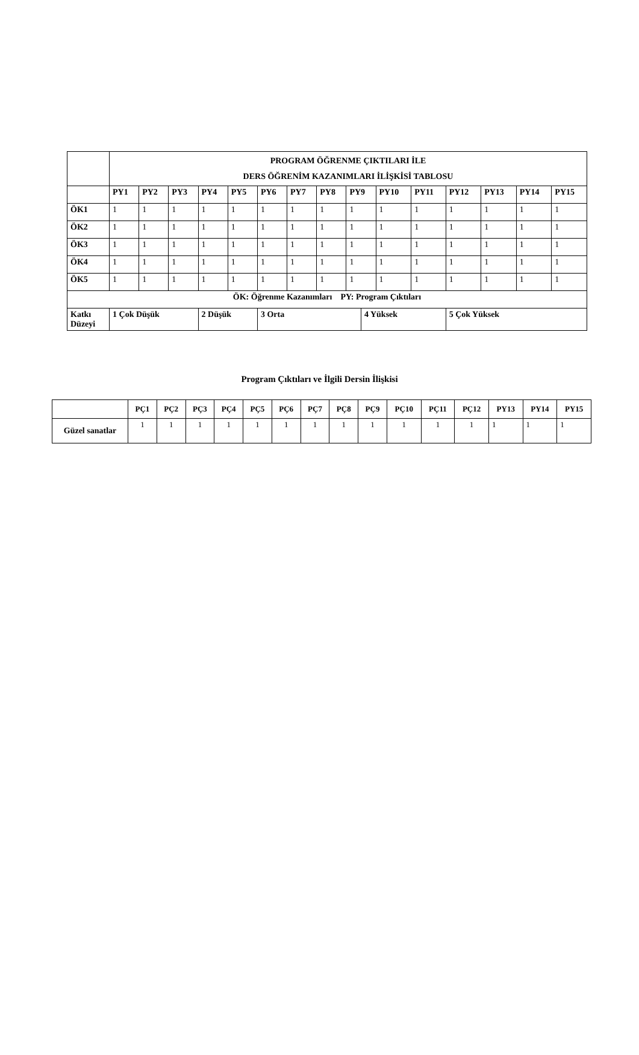| | PROGRAM ÖĞRENME ÇIKTILARI İLE DERS ÖĞRENİM KAZANIMLARI İLİŞKİSİ TABLOSU | | | | | | | | | | | | | | | |
| | PY1 | PY2 | PY3 | PY4 | PY5 | PY6 | PY7 | PY8 | PY9 | | PY10 | PY11 | PY12 | PY13 | PY14 | PY15 |
| ÖK1 | 1 | 1 | 1 | 1 | 1 | 1 | 1 | 1 | 1 | | 1 | 1 | 1 | 1 | 1 | 1 |
| ÖK2 | 1 | 1 | 1 | 1 | 1 | 1 | 1 | 1 | 1 | | 1 | 1 | 1 | 1 | 1 | 1 |
| ÖK3 | 1 | 1 | 1 | 1 | 1 | 1 | 1 | 1 | 1 | | 1 | 1 | 1 | 1 | 1 | 1 |
| ÖK4 | 1 | 1 | 1 | 1 | 1 | 1 | 1 | 1 | 1 | | 1 | 1 | 1 | 1 | 1 | 1 |
| ÖK5 | 1 | 1 | 1 | 1 | 1 | 1 | 1 | 1 | 1 | | 1 | 1 | 1 | 1 | 1 | 1 |
| ÖK: Öğrenme Kazanımları PY: Program Çıktıları | | | | | | | | | | | | | | | | |
| Katkı Düzeyi | 1 Çok Düşük | | | 2 Düşük | | 3 Orta | | | | 4 Yüksek | | | 5 Çok Yüksek | | | |
Program Çıktıları ve İlgili Dersin İlişkisi
| | PÇ1 | PÇ2 | PÇ3 | PÇ4 | PÇ5 | PÇ6 | PÇ7 | PÇ8 | PÇ9 | PÇ10 | PÇ11 | PÇ12 | PY13 | PY14 | PY15 |
| --- | --- | --- | --- | --- | --- | --- | --- | --- | --- | --- | --- | --- | --- | --- | --- |
| Güzel sanatlar | 1 | 1 | 1 | 1 | 1 | 1 | 1 | 1 | 1 | 1 | 1 | 1 | 1 | 1 | 1 |